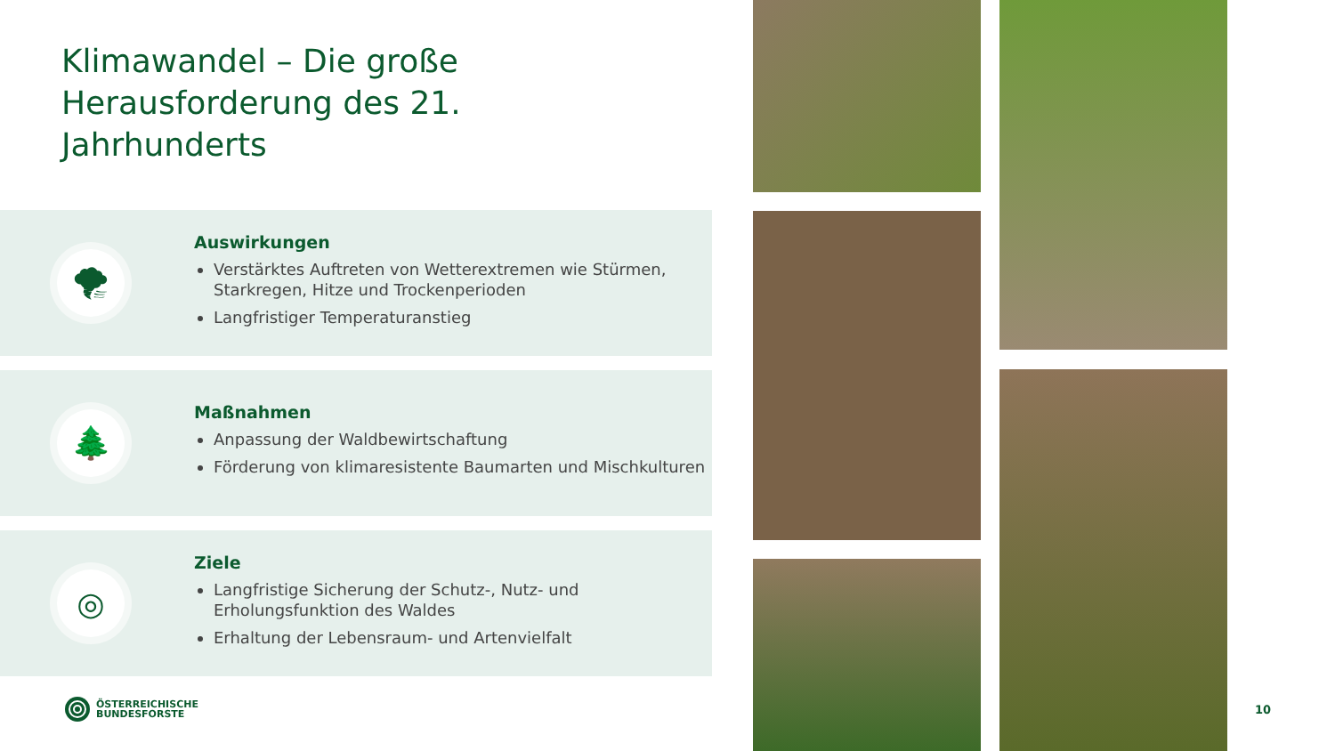Klimawandel – Die große
Herausforderung des 21.
Jahrhunderts
🌪
Auswirkungen
Verstärktes Auftreten von Wetterextremen wie Stürmen, Starkregen, Hitze und Trockenperioden
Langfristiger Temperaturanstieg
🌲
Maßnahmen
Anpassung der Waldbewirtschaftung
Förderung von klimaresistente Baumarten und Mischkulturen
◎
Ziele
Langfristige Sicherung der Schutz-, Nutz- und Erholungsfunktion des Waldes
Erhaltung der Lebensraum- und Artenvielfalt
ÖSTERREICHISCHE
BUNDESFORSTE
10